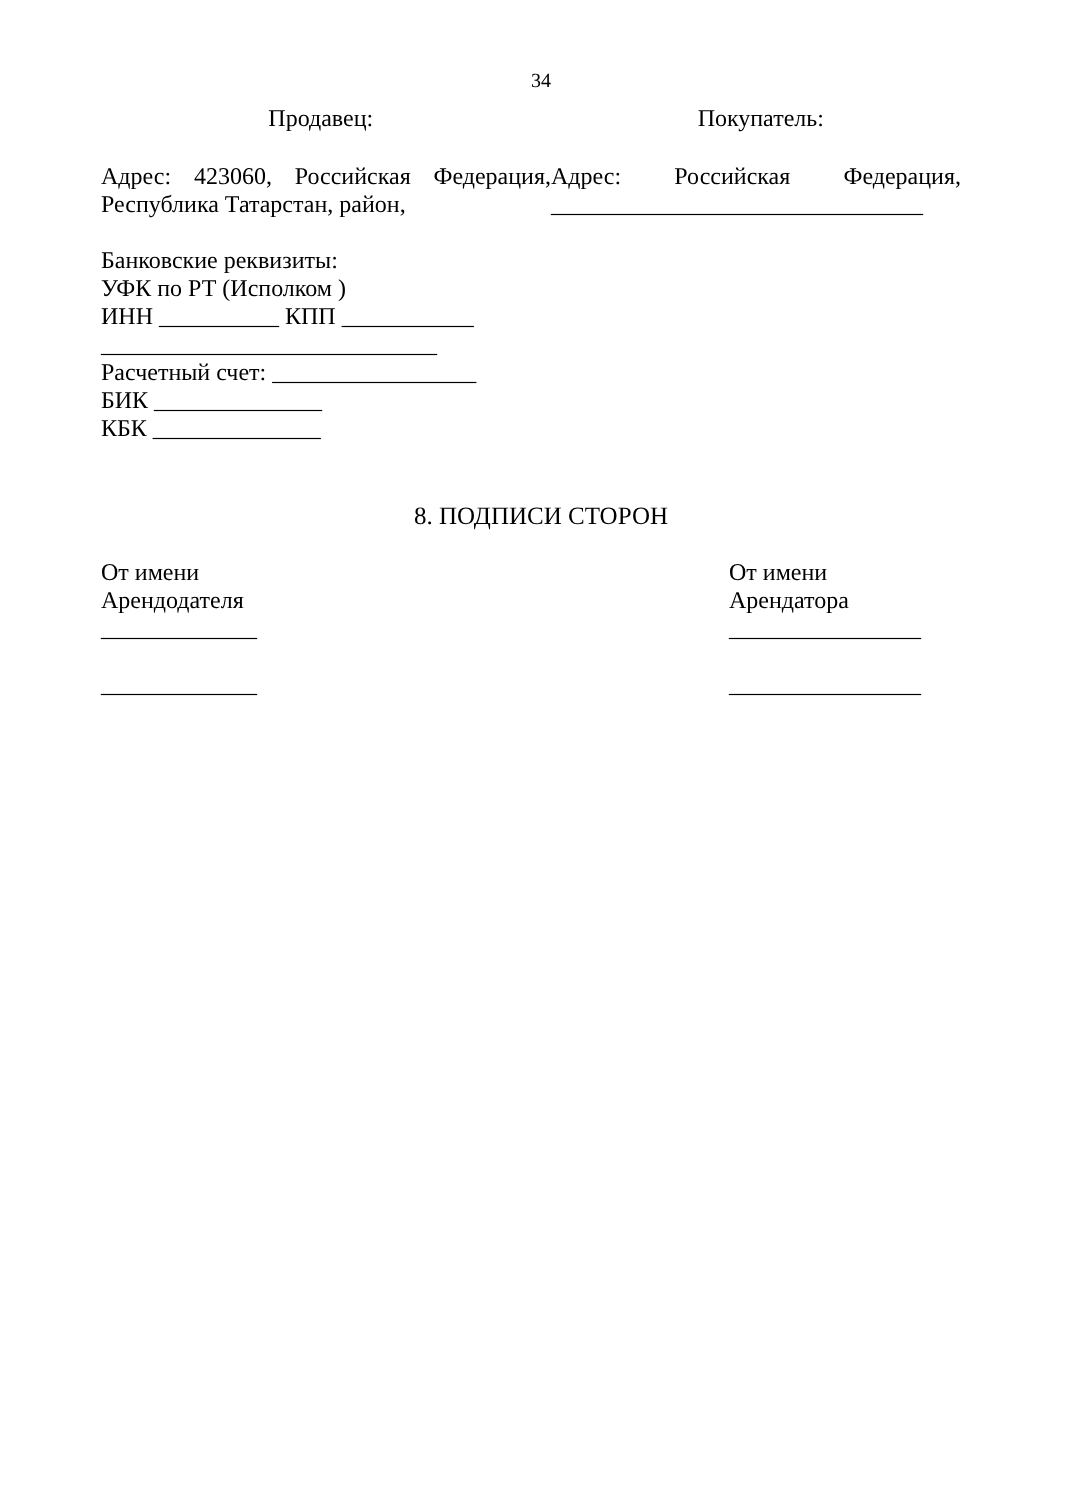34
Продавец: Покупатель:
Адрес: 423060, Российская Федерация,
Республика Татарстан, район,
Адрес: Российская Федерация,
_______________________________
Банковские реквизиты:
УФК по РТ (Исполком )
ИНН __________ КПП ___________
____________________________
Расчетный счет: _________________
БИК ______________
КБК ______________
8. ПОДПИСИ СТОРОН
От имени
Арендодателя
_____________
_____________
От имени
Арендатора
________________
________________